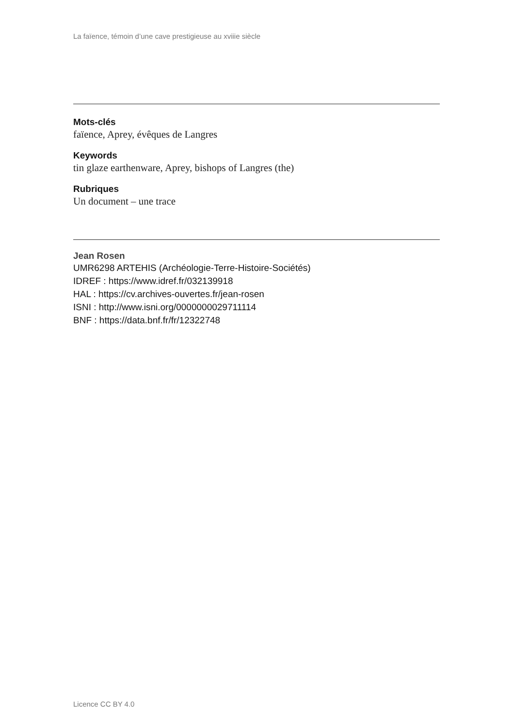La faïence, témoin d’une cave prestigieuse au xviiie siècle
Mots-clés
faïence, Aprey, évêques de Langres
Keywords
tin glaze earthenware, Aprey, bishops of Langres (the)
Rubriques
Un document – une trace
Jean Rosen
UMR6298 ARTEHIS (Archéologie-Terre-Histoire-Sociétés)
IDREF : https://www.idref.fr/032139918
HAL : https://cv.archives-ouvertes.fr/jean-rosen
ISNI : http://www.isni.org/0000000029711114
BNF : https://data.bnf.fr/fr/12322748
Licence CC BY 4.0